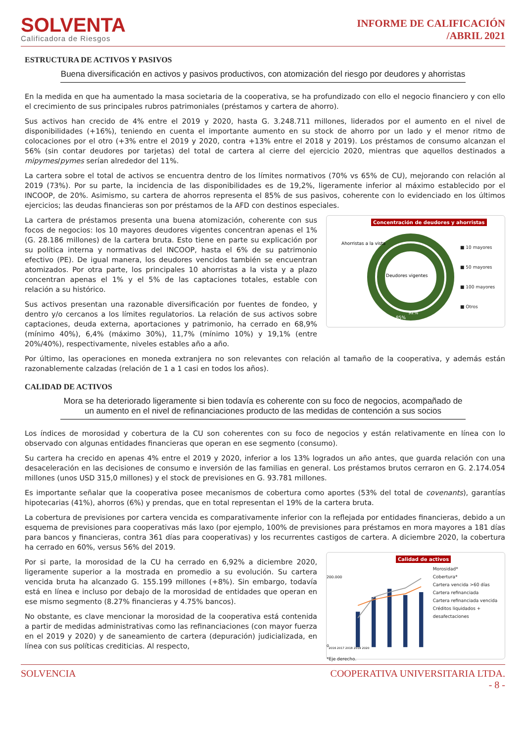SOLVENTA
Calificadora de Riesgos
INFORME DE CALIFICACIÓN
/ABRIL 2021
ESTRUCTURA DE ACTIVOS Y PASIVOS
Buena diversificación en activos y pasivos productivos, con atomización del riesgo por deudores y ahorristas
En la medida en que ha aumentado la masa societaria de la cooperativa, se ha profundizado con ello el negocio financiero y con ello el crecimiento de sus principales rubros patrimoniales (préstamos y cartera de ahorro).
Sus activos han crecido de 4% entre el 2019 y 2020, hasta G. 3.248.711 millones, liderados por el aumento en el nivel de disponibilidades (+16%), teniendo en cuenta el importante aumento en su stock de ahorro por un lado y el menor ritmo de colocaciones por el otro (+3% entre el 2019 y 2020, contra +13% entre el 2018 y 2019). Los préstamos de consumo alcanzan el 56% (sin contar deudores por tarjetas) del total de cartera al cierre del ejercicio 2020, mientras que aquellos destinados a mipymes/pymes serían alrededor del 11%.
La cartera sobre el total de activos se encuentra dentro de los límites normativos (70% vs 65% de CU), mejorando con relación al 2019 (73%). Por su parte, la incidencia de las disponibilidades es de 19,2%, ligeramente inferior al máximo establecido por el INCOOP, de 20%. Asimismo, su cartera de ahorros representa el 85% de sus pasivos, coherente con lo evidenciado en los últimos ejercicios; las deudas financieras son por préstamos de la AFD con destinos especiales.
La cartera de préstamos presenta una buena atomización, coherente con sus focos de negocios: los 10 mayores deudores vigentes concentran apenas el 1% (G. 28.186 millones) de la cartera bruta. Esto tiene en parte su explicación por su política interna y normativas del INCOOP, hasta el 6% de su patrimonio efectivo (PE). De igual manera, los deudores vencidos también se encuentran atomizados. Por otra parte, los principales 10 ahorristas a la vista y a plazo concentran apenas el 1% y el 5% de las captaciones totales, estable con relación a su histórico.
Sus activos presentan una razonable diversificación por fuentes de fondeo, y dentro y/o cercanos a los límites regulatorios. La relación de sus activos sobre captaciones, deuda externa, aportaciones y patrimonio, ha cerrado en 68,9% (mínimo 40%), 6,4% (máximo 30%), 11,7% (mínimo 10%) y 19,1% (entre 20%/40%), respectivamente, niveles estables año a año.
Concentración de deudores y ahorristas
Ahorristas a la vista
Deudores vigentes
85%
92%
■ 10 mayores
■ 50 mayores
■ 100 mayores
■ Otros
2% 5% 1% 3% 4% 8%
Por último, las operaciones en moneda extranjera no son relevantes con relación al tamaño de la cooperativa, y además están razonablemente calzadas (relación de 1 a 1 casi en todos los años).
CALIDAD DE ACTIVOS
Mora se ha deteriorado ligeramente si bien todavía es coherente con su foco de negocios, acompañado de un aumento en el nivel de refinanciaciones producto de las medidas de contención a sus socios
Los índices de morosidad y cobertura de la CU son coherentes con su foco de negocios y están relativamente en línea con lo observado con algunas entidades financieras que operan en ese segmento (consumo).
Su cartera ha crecido en apenas 4% entre el 2019 y 2020, inferior a los 13% logrados un año antes, que guarda relación con una desaceleración en las decisiones de consumo e inversión de las familias en general. Los préstamos brutos cerraron en G. 2.174.054 millones (unos USD 315,0 millones) y el stock de previsiones en G. 93.781 millones.
Es importante señalar que la cooperativa posee mecanismos de cobertura como aportes (53% del total de covenants), garantías hipotecarias (41%), ahorros (6%) y prendas, que en total representan el 19% de la cartera bruta.
La cobertura de previsiones por cartera vencida es comparativamente inferior con la reflejada por entidades financieras, debido a un esquema de previsiones para cooperativas más laxo (por ejemplo, 100% de previsiones para préstamos en mora mayores a 181 días para bancos y financieras, contra 361 días para cooperativas) y los recurrentes castigos de cartera. A diciembre 2020, la cobertura ha cerrado en 60%, versus 56% del 2019.
Por si parte, la morosidad de la CU ha cerrado en 6,92% a diciembre 2020, ligeramente superior a la mostrada en promedio a su evolución. Su cartera vencida bruta ha alcanzado G. 155.199 millones (+8%). Sin embargo, todavía está en línea e incluso por debajo de la morosidad de entidades que operan en ese mismo segmento (8.27% financieras y 4.75% bancos).
No obstante, es clave mencionar la morosidad de la cooperativa está contenida a partir de medidas administrativas como las refinanciaciones (con mayor fuerza en el 2019 y 2020) y de saneamiento de cartera (depuración) judicializada, en línea con sus políticas crediticias. Al respecto,
Calidad de activos
0
200.000
2016 2017 2018 2019 2020
Morosidad*
Cobertura*
Cartera vencida >60 días
Cartera refinanciada
Cartera refinanciada vencida
Créditos liquidados + desafectaciones
*Eje derecho.
SOLVENCIA COOPERATIVA UNIVERSITARIA LTDA.
- 8 -